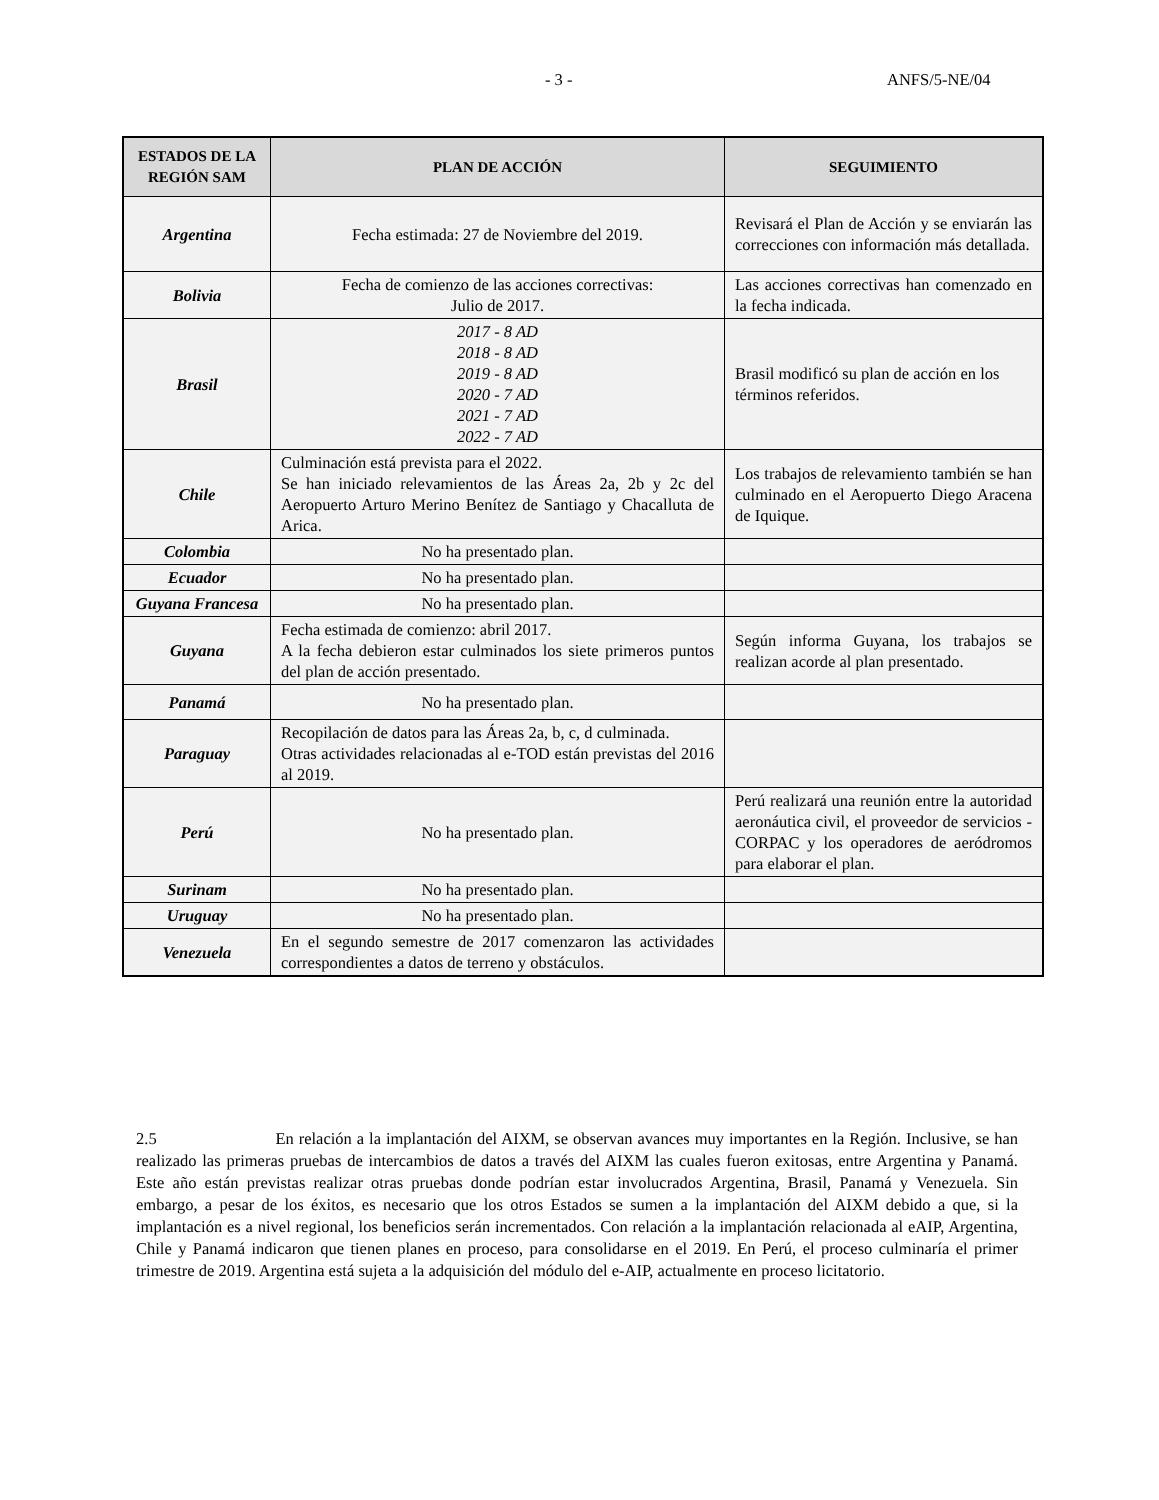- 3 - ANFS/5-NE/04
| ESTADOS DE LA REGIÓN SAM | PLAN DE ACCIÓN | SEGUIMIENTO |
| --- | --- | --- |
| Argentina | Fecha estimada: 27 de Noviembre del 2019. | Revisará el Plan de Acción y se enviarán las correcciones con información más detallada. |
| Bolivia | Fecha de comienzo de las acciones correctivas: Julio de 2017. | Las acciones correctivas han comenzado en la fecha indicada. |
| Brasil | 2017 - 8 AD 2018 - 8 AD 2019 - 8 AD 2020 - 7 AD 2021 - 7 AD 2022 - 7 AD | Brasil modificó su plan de acción en los términos referidos. |
| Chile | Culminación está prevista para el 2022. Se han iniciado relevamientos de las Áreas 2a, 2b y 2c del Aeropuerto Arturo Merino Benítez de Santiago y Chacalluta de Arica. | Los trabajos de relevamiento también se han culminado en el Aeropuerto Diego Aracena de Iquique. |
| Colombia | No ha presentado plan. | |
| Ecuador | No ha presentado plan. | |
| Guyana Francesa | No ha presentado plan. | |
| Guyana | Fecha estimada de comienzo: abril 2017. A la fecha debieron estar culminados los siete primeros puntos del plan de acción presentado. | Según informa Guyana, los trabajos se realizan acorde al plan presentado. |
| Panamá | No ha presentado plan. | |
| Paraguay | Recopilación de datos para las Áreas 2a, b, c, d culminada. Otras actividades relacionadas al e-TOD están previstas del 2016 al 2019. | |
| Perú | No ha presentado plan. | Perú realizará una reunión entre la autoridad aeronáutica civil, el proveedor de servicios - CORPAC y los operadores de aeródromos para elaborar el plan. |
| Surinam | No ha presentado plan. | |
| Uruguay | No ha presentado plan. | |
| Venezuela | En el segundo semestre de 2017 comenzaron las actividades correspondientes a datos de terreno y obstáculos. | |
2.5 En relación a la implantación del AIXM, se observan avances muy importantes en la Región. Inclusive, se han realizado las primeras pruebas de intercambios de datos a través del AIXM las cuales fueron exitosas, entre Argentina y Panamá. Este año están previstas realizar otras pruebas donde podrían estar involucrados Argentina, Brasil, Panamá y Venezuela. Sin embargo, a pesar de los éxitos, es necesario que los otros Estados se sumen a la implantación del AIXM debido a que, si la implantación es a nivel regional, los beneficios serán incrementados. Con relación a la implantación relacionada al eAIP, Argentina, Chile y Panamá indicaron que tienen planes en proceso, para consolidarse en el 2019. En Perú, el proceso culminaría el primer trimestre de 2019. Argentina está sujeta a la adquisición del módulo del e-AIP, actualmente en proceso licitatorio.